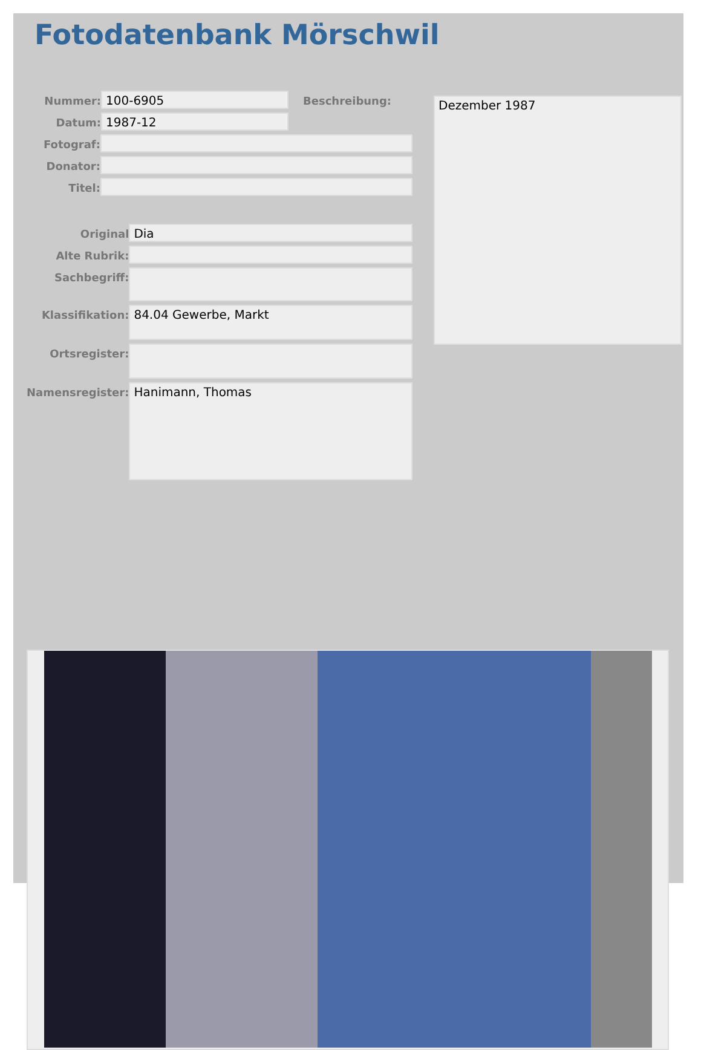Fotodatenbank Mörschwil
Nummer:
100-6905
Beschreibung:
Datum:
1987-12
Fotograf:
Donator:
Titel:
Original
Dia
Alte Rubrik:
Sachbegriff:
Klassifikation:
84.04 Gewerbe, Markt
Ortsregister:
Namensregister:
Hanimann, Thomas
Dezember 1987